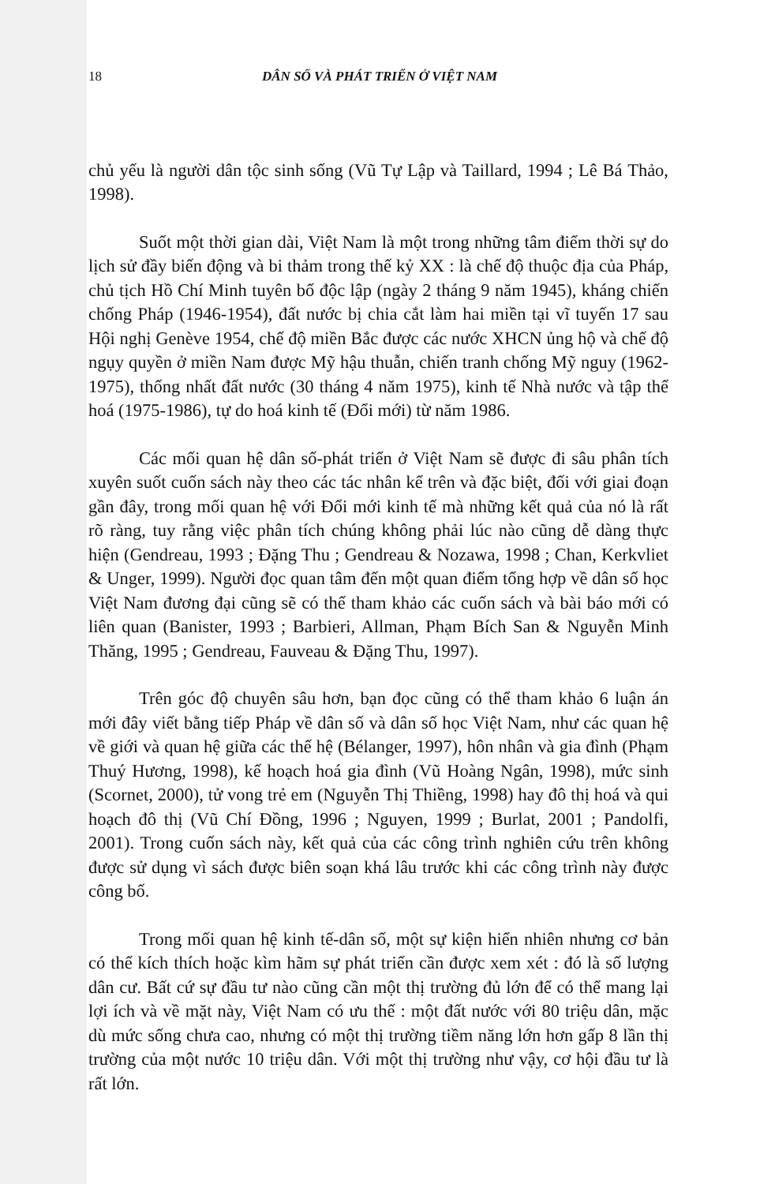18 DÂN SỐ VÀ PHÁT TRIỂN Ở VIỆT NAM
chủ yếu là người dân tộc sinh sống (Vũ Tự Lập và Taillard, 1994 ; Lê Bá Thảo, 1998).
Suốt một thời gian dài, Việt Nam là một trong những tâm điểm thời sự do lịch sử đầy biến động và bi thảm trong thế kỷ XX : là chế độ thuộc địa của Pháp, chủ tịch Hồ Chí Minh tuyên bố độc lập (ngày 2 tháng 9 năm 1945), kháng chiến chống Pháp (1946-1954), đất nước bị chia cắt làm hai miền tại vĩ tuyến 17 sau Hội nghị Genève 1954, chế độ miền Bắc được các nước XHCN ủng hộ và chế độ ngụy quyền ở miền Nam được Mỹ hậu thuẫn, chiến tranh chống Mỹ nguy (1962-1975), thống nhất đất nước (30 tháng 4 năm 1975), kinh tế Nhà nước và tập thể hoá (1975-1986), tự do hoá kinh tế (Đổi mới) từ năm 1986.
Các mối quan hệ dân số-phát triển ở Việt Nam sẽ được đi sâu phân tích xuyên suốt cuốn sách này theo các tác nhân kể trên và đặc biệt, đối với giai đoạn gần đây, trong mối quan hệ với Đổi mới kinh tế mà những kết quả của nó là rất rõ ràng, tuy rằng việc phân tích chúng không phải lúc nào cũng dễ dàng thực hiện (Gendreau, 1993 ; Đặng Thu ; Gendreau & Nozawa, 1998 ; Chan, Kerkvliet & Unger, 1999). Người đọc quan tâm đến một quan điểm tổng hợp về dân số học Việt Nam đương đại cũng sẽ có thể tham khảo các cuốn sách và bài báo mới có liên quan (Banister, 1993 ; Barbieri, Allman, Phạm Bích San & Nguyễn Minh Thăng, 1995 ; Gendreau, Fauveau & Đặng Thu, 1997).
Trên góc độ chuyên sâu hơn, bạn đọc cũng có thể tham khảo 6 luận án mới đây viết bằng tiếp Pháp về dân số và dân số học Việt Nam, như các quan hệ về giới và quan hệ giữa các thế hệ (Bélanger, 1997), hôn nhân và gia đình (Phạm Thuý Hương, 1998), kế hoạch hoá gia đình (Vũ Hoàng Ngân, 1998), mức sinh (Scornet, 2000), tử vong trẻ em (Nguyễn Thị Thiềng, 1998) hay đô thị hoá và qui hoạch đô thị (Vũ Chí Đồng, 1996 ; Nguyen, 1999 ; Burlat, 2001 ; Pandolfi, 2001). Trong cuốn sách này, kết quả của các công trình nghiên cứu trên không được sử dụng vì sách được biên soạn khá lâu trước khi các công trình này được công bố.
Trong mối quan hệ kinh tế-dân số, một sự kiện hiển nhiên nhưng cơ bản có thể kích thích hoặc kìm hãm sự phát triển cần được xem xét : đó là số lượng dân cư. Bất cứ sự đầu tư nào cũng cần một thị trường đủ lớn để có thể mang lại lợi ích và về mặt này, Việt Nam có ưu thế : một đất nước với 80 triệu dân, mặc dù mức sống chưa cao, nhưng có một thị trường tiềm năng lớn hơn gấp 8 lần thị trường của một nước 10 triệu dân. Với một thị trường như vậy, cơ hội đầu tư là rất lớn.